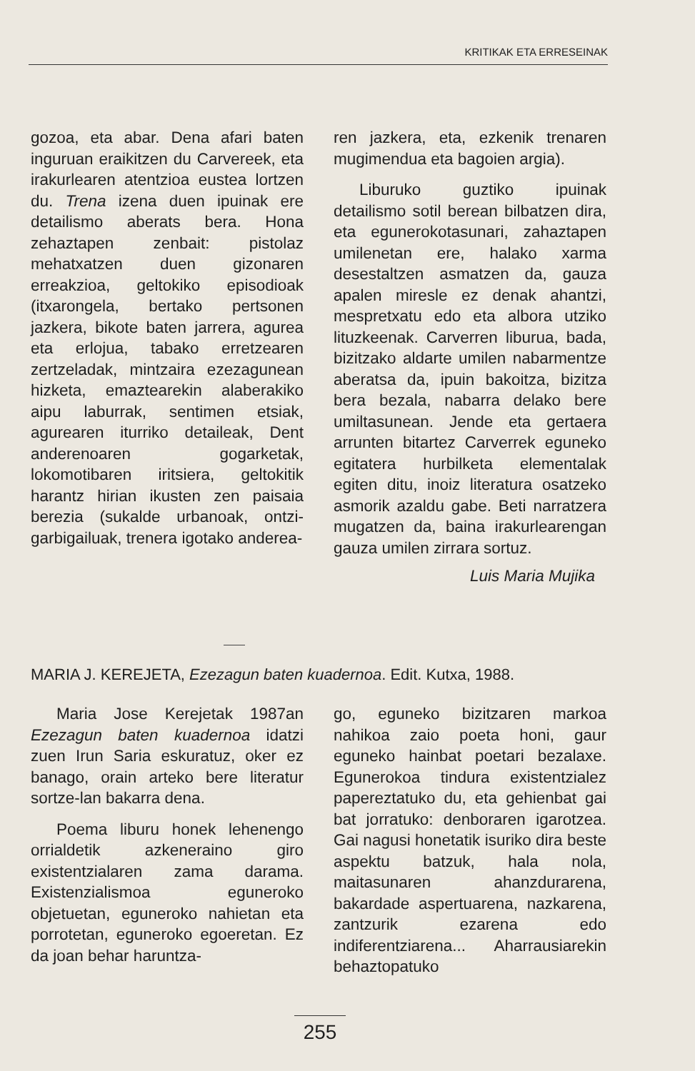KRITIKAK ETA ERRESEINAK
gozoa, eta abar. Dena afari baten inguruan eraikitzen du Carvereek, eta irakurlearen atentzioa eustea lortzen du. Trena izena duen ipuinak ere detailismo aberats bera. Hona zehaztapen zenbait: pistolaz mehatxatzen duen gizonaren erreakzioa, geltokiko episodioak (itxarongela, bertako pertsonen jazkera, bikote baten jarrera, agurea eta erlojua, tabako erretzearen zertzeladak, mintzaira ezezagunean hizketa, emaztearekin alaberakiko aipu laburrak, sentimen etsiak, agurearen iturriko detaileak, Dent anderenoaren gogarketak, lokomotibaren iritsiera, geltokitik harantz hirian ikusten zen paisaia berezia (sukalde urbanoak, ontzi-garbigailuak, trenera igotako anderea-
ren jazkera, eta, ezkenik trenaren mugimendua eta bagoien argia).
Liburuko guztiko ipuinak detailismo sotil berean bilbatzen dira, eta egunerokotasunari, zahaztapen umilenetan ere, halako xarma desestaltzen asmatzen da, gauza apalen miresle ez denak ahantzi, mespretxatu edo eta albora utziko lituzkeenak. Carverren liburua, bada, bizitzako aldarte umilen nabarmentze aberatsa da, ipuin bakoitza, bizitza bera bezala, nabarra delako bere umiltasunean. Jende eta gertaera arrunten bitartez Carverrek eguneko egitatera hurbilketa elementalak egiten ditu, inoiz literatura osatzeko asmorik azaldu gabe. Beti narratzera mugatzen da, baina irakurlearengan gauza umilen zirrara sortuz.
Luis Maria Mujika
MARIA J. KEREJETA, Ezezagun baten kuadernoa. Edit. Kutxa, 1988.
Maria Jose Kerejetak 1987an Ezezagun baten kuadernoa idatzi zuen Irun Saria eskuratuz, oker ez banago, orain arteko bere literatur sortze-lan bakarra dena.
Poema liburu honek lehenengo orrialdetik azkeneraino giro existentzialaren zama darama. Existenzialismoa eguneroko objetuetan, eguneroko nahietan eta porrotetan, eguneroko egoeretan. Ez da joan behar haruntza-
go, eguneko bizitzaren markoa nahikoa zaio poeta honi, gaur eguneko hainbat poetari bezalaxe. Egunerokoa tindura existentzialez papereztatuko du, eta gehienbat gai bat jorratuko: denboraren igarotzea. Gai nagusi honetatik isuriko dira beste aspektu batzuk, hala nola, maitasunaren ahanzdurarena, bakardade aspertuarena, nazkarena, zantzurik ezarena edo indiferentziarena... Aharrausiarekin behaztopatuko
255